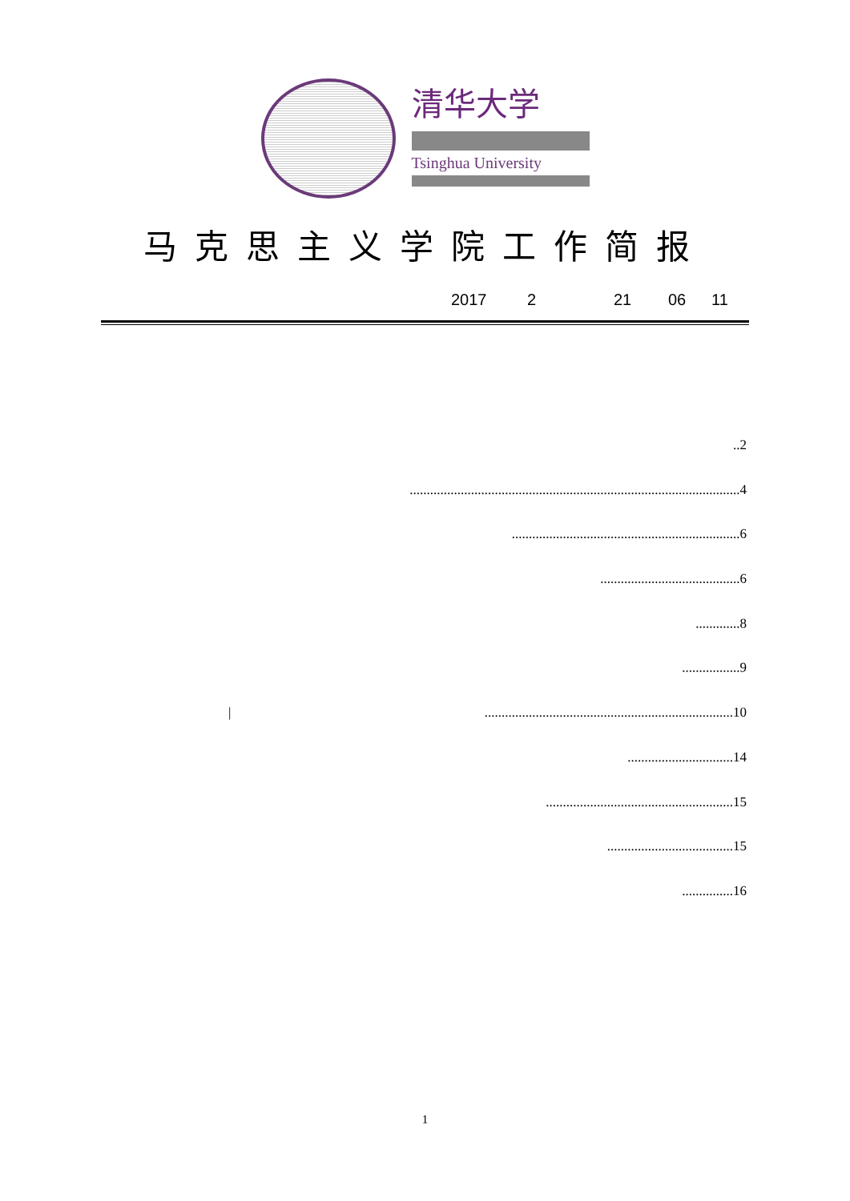清华大学
Tsinghua University
马克思主义学院工作简报
2017 2 21 06 11
..2
.................................................................................................4
...................................................................6
.........................................6
.............8
.................9
|.........................................................................10
...............................14
.......................................................15
.....................................15
...............16
1